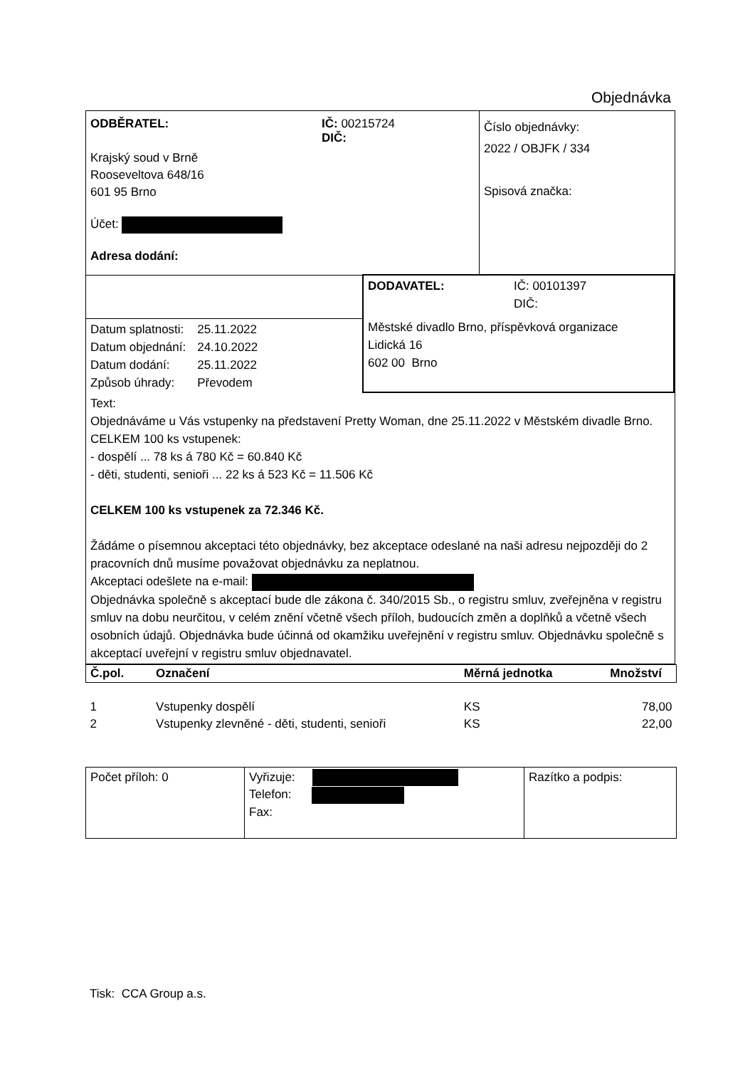Objednávka
ODBĚRATEL: IČ: 00215724
DIČ:
Krajský soud v Brně
Rooseveltova 648/16
601 95 Brno
Účet:
Adresa dodání:
Číslo objednávky:
2022 / OBJFK / 334
Spisová značka:
| Datum splatnosti: | 25.11.2022 |
| Datum objednání: | 24.10.2022 |
| Datum dodání: | 25.11.2022 |
| Způsob úhrady: | Převodem |
DODAVATEL: IČ: 00101397
DIČ:
Městské divadlo Brno, příspěvková organizace
Lidická 16
602 00 Brno
Text:
Objednáváme u Vás vstupenky na představení Pretty Woman, dne 25.11.2022 v Městském divadle Brno.
CELKEM 100 ks vstupenek:
- dospělí ... 78 ks á 780 Kč = 60.840 Kč
- děti, studenti, senioři ... 22 ks á 523 Kč = 11.506 Kč
CELKEM 100 ks vstupenek za 72.346 Kč.
Žádáme o písemnou akceptaci této objednávky, bez akceptace odeslané na naši adresu nejpozději do 2 pracovních dnů musíme považovat objednávku za neplatnou.
Akceptaci odešlete na e-mail:
Objednávka společně s akceptací bude dle zákona č. 340/2015 Sb., o registru smluv, zveřejněna v registru smluv na dobu neurčitou, v celém znění včetně všech příloh, budoucích změn a doplňků a včetně všech osobních údajů. Objednávka bude účinná od okamžiku uveřejnění v registru smluv. Objednávku společně s akceptací uveřejní v registru smluv objednavatel.
| Č.pol. | Označení | Měrná jednotka | Množství |
| --- | --- | --- | --- |
| 1 | Vstupenky dospělí | KS | 78,00 |
| 2 | Vstupenky zlevněné - děti, studenti, senioři | KS | 22,00 |
| Počet příloh: 0 | Vyřizuje: Telefon: Fax: | Razítko a podpis: |
Tisk: CCA Group a.s.